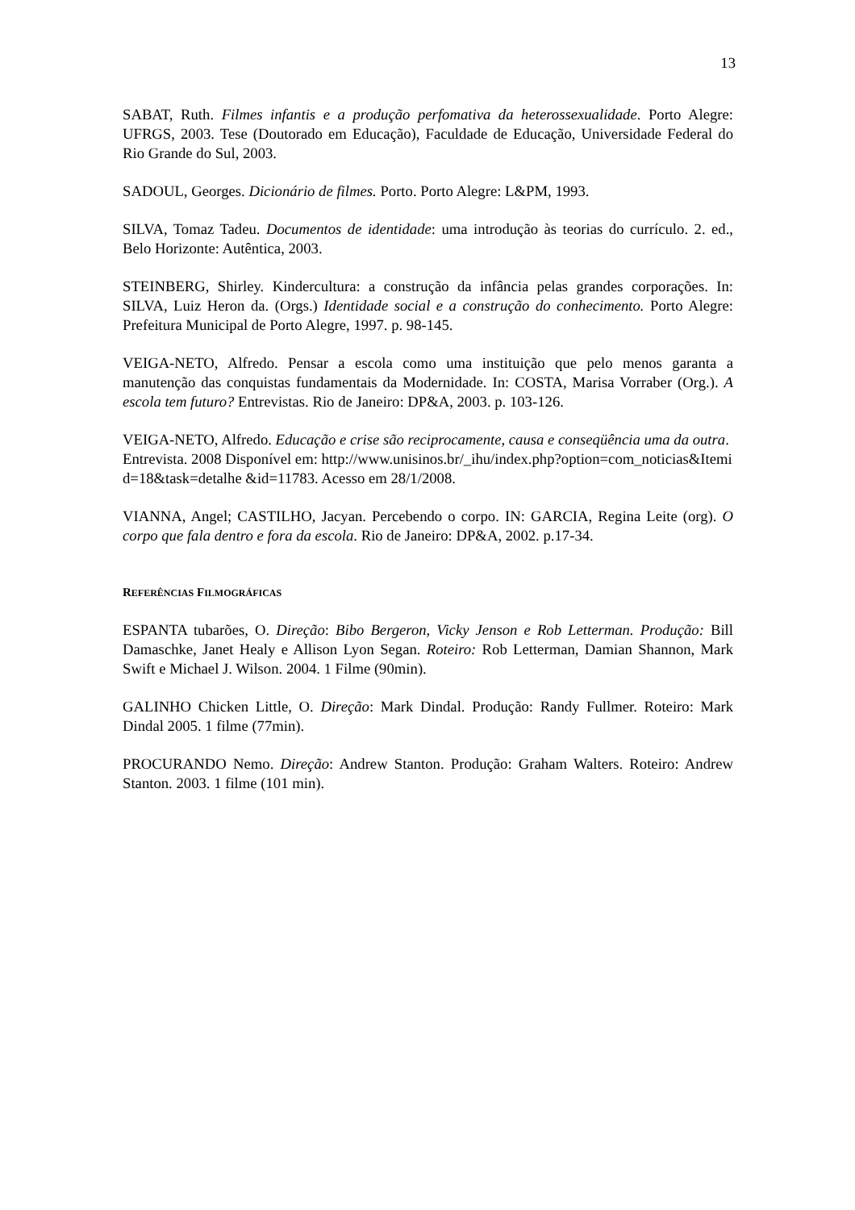13
SABAT, Ruth. Filmes infantis e a produção perfomativa da heterossexualidade. Porto Alegre: UFRGS, 2003. Tese (Doutorado em Educação), Faculdade de Educação, Universidade Federal do Rio Grande do Sul, 2003.
SADOUL, Georges. Dicionário de filmes. Porto. Porto Alegre: L&PM, 1993.
SILVA, Tomaz Tadeu. Documentos de identidade: uma introdução às teorias do currículo. 2. ed., Belo Horizonte: Autêntica, 2003.
STEINBERG, Shirley. Kindercultura: a construção da infância pelas grandes corporações. In: SILVA, Luiz Heron da. (Orgs.) Identidade social e a construção do conhecimento. Porto Alegre: Prefeitura Municipal de Porto Alegre, 1997. p. 98-145.
VEIGA-NETO, Alfredo. Pensar a escola como uma instituição que pelo menos garanta a manutenção das conquistas fundamentais da Modernidade. In: COSTA, Marisa Vorraber (Org.). A escola tem futuro? Entrevistas. Rio de Janeiro: DP&A, 2003. p. 103-126.
VEIGA-NETO, Alfredo. Educação e crise são reciprocamente, causa e conseqüência uma da outra. Entrevista. 2008 Disponível em: http://www.unisinos.br/_ihu/index.php?option=com_noticias&Itemid=18&task=detalhe &id=11783. Acesso em 28/1/2008.
VIANNA, Angel; CASTILHO, Jacyan. Percebendo o corpo. IN: GARCIA, Regina Leite (org). O corpo que fala dentro e fora da escola. Rio de Janeiro: DP&A, 2002. p.17-34.
REFERÊNCIAS FILMOGRÁFICAS
ESPANTA tubarões, O. Direção: Bibo Bergeron, Vicky Jenson e Rob Letterman. Produção: Bill Damaschke, Janet Healy e Allison Lyon Segan. Roteiro: Rob Letterman, Damian Shannon, Mark Swift e Michael J. Wilson. 2004. 1 Filme (90min).
GALINHO Chicken Little, O. Direção: Mark Dindal. Produção: Randy Fullmer. Roteiro: Mark Dindal 2005. 1 filme (77min).
PROCURANDO Nemo. Direção: Andrew Stanton. Produção: Graham Walters. Roteiro: Andrew Stanton. 2003. 1 filme (101 min).